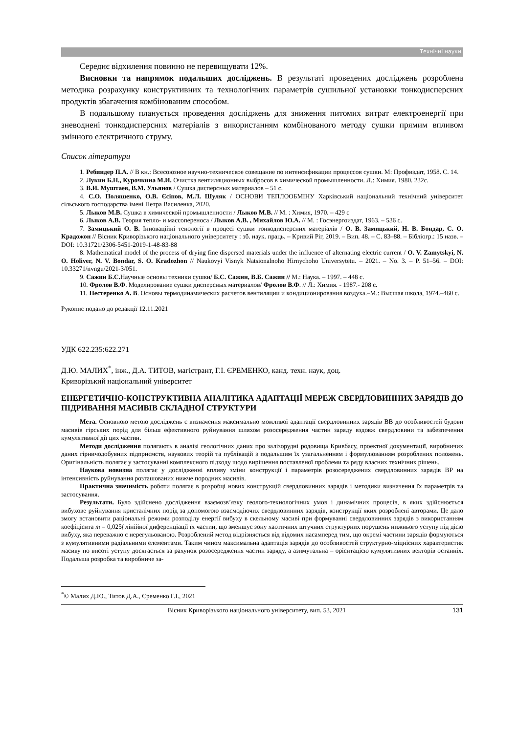Технічні науки
Середнє відхилення повинно не перевищувати 12%.
Висновки та напрямок подальших досліджень. В результаті проведених досліджень розроблена методика розрахунку конструктивних та технологічних параметрів сушильної установки тонкодисперсних продуктів збагачення комбінованим способом.
В подальшому планується проведення досліджень для зниження питомих витрат електроенергії при зневоднені тонкодисперсних матеріалів з використанням комбінованого методу сушки прямим впливом змінного електричного струму.
Список літератури
1. Ребиндер П.А. // В кн.: Всесоюзное научно-техническое совещание по интенсификации процессов сушки. М: Профиздат, 1958. С. 14.
2. Лукин Б.Н., Курочкина М.И. Очистка вентиляционных выбросов в химической промышленности. Л.: Химия. 1980. 232с.
3. В.И. Муштаев, В.М. Ульянов / Сушка дисперсных материалов – 51 с.
4. С.О. Поляшенко, О.В. Єсіпов, М.Л. Шуляк / ОСНОВИ ТЕПЛООБМІНУ Харківський національний технічний університет сільського господарства імені Петра Василенка, 2020.
5. Лыков М.В. Сушка в химической промышленности / Лыков М.В. // М. : Химия, 1970. – 429 с
6. Лыков А.В. Теория тепло- и массопереноса / Лыков А.В. , Михайлов Ю.А. // М. : Госэнергоиздат, 1963. – 536 с.
7. Замицький О. В. Інноваційні тенології в процесі сушки тонкодисперсних матеріалів / О. В. Замицький, Н. В. Бондар, С. О. Крадожон // Вісник Криворізького національного університету : зб. наук. праць. – Кривий Ріг, 2019. – Вип. 48. – С. 83–88. – Бібліогр.: 15 назв. – DOI: 10.31721/2306-5451-2019-1-48-83-88
8. Mathematical model of the process of drying fine dispersed materials under the influence of alternating electric current / O. V. Zamytskyi, N. O. Holiver, N. V. Bondar, S. O. Kradozhon // Naukovyi Visnyk Natsionalnoho Hirnychoho Universytetu. – 2021. – No. 3. – P. 51–56. – DOI: 10.33271/nvngu/2021-3/051.
9. Сажин Б.С. Научные основы техники сушки/ Б.С. Сажин, В.Б. Сажин // М.: Наука. – 1997. – 448 с.
10. Фролов В.Ф. Моделирование сушки дисперсных материалов/ Фролов В.Ф. // Л.: Химия. - 1987.- 208 с.
11. Нестеренко А. В. Основы термодинамических расчетов вентиляции и кондиционирования воздуха.–М.: Высшая школа, 1974.–460 с.
Рукопис подано до редакції 12.11.2021
УДК 622.235:622.271
Д.Ю. МАЛИХ<sup>*</sup>, інж., Д.А. ТИТОВ, магістрант, Г.І. ЄРЕМЕНКО, канд. техн. наук, доц.
Криворізький національний університет
ЕНЕРГЕТИЧНО-КОНСТРУКТИВНА АНАЛІТИКА АДАПТАЦІЇ МЕРЕЖ СВЕРДЛОВИННИХ ЗАРЯДІВ ДО ПІДРИВАННЯ МАСИВІВ СКЛАДНОЇ СТРУКТУРИ
Мета. Основною метою досліджень є визначення максимально можливої адаптації свердловинних зарядів ВВ до особливостей будови масивів гірських порід для більш ефективного руйнування шляхом розосередження частин заряду вздовж свердловини та забезпечення кумулятивної дії цих частин.
Методи дослідження полягають в аналізі геологічних даних про залізорудні родовища Кривбасу, проектної документації, виробничих даних гірничодобувних підприємств, наукових теорій та публікацій з подальшим їх узагальненням і формулюванням розроблених положень. Оригінальність полягає у застосуванні комплексного підходу щодо вирішення поставленої проблеми та ряду власних технічних рішень.
Наукова новизна полягає у дослідженні впливу зміни конструкції і параметрів розосереджених свердловинних зарядів ВР на інтенсивність руйнування розташованих нижче породних масивів.
Практична значимість роботи полягає в розробці нових конструкцій свердловинних зарядів і методики визначення їх параметрів та застосування.
Результати. Було здійснено дослідження взаємозв’язку геолого-технологічних умов і динамічних процесів, в яких здійснюється вибухове руйнування кристалічних порід за допомогою взаємодіючих свердловинних зарядів, конструкції яких розроблені авторами. Це дало змогу встановити раціональні режими розподілу енергії вибуху в скельному масиві при формуванні свердловинних зарядів з використанням коефіцієнта m = 0,025f лінійної диференціації їх частин, що зменшує зону хаотичних штучних структурних порушень нижнього уступу під дією вибуху, яка переважно є нерегульованою. Розроблений метод відрізняється від відомих насамперед тим, що окремі частини зарядів формуються з кумулятивними радіальними елементами. Таким чином максимальна адаптація зарядів до особливостей структурно-міцнісних характеристик масиву по висоті уступу досягається за рахунок розосередження частин заряду, а азимутальна – орієнтацією кумулятивних векторів останніх. Подальша розробка та виробниче за-
<sup>*</sup>© Малих Д.Ю., Титов Д.А., Єременко Г.І., 2021
Вісник Криворізького національного університету, вип. 53, 2021 131